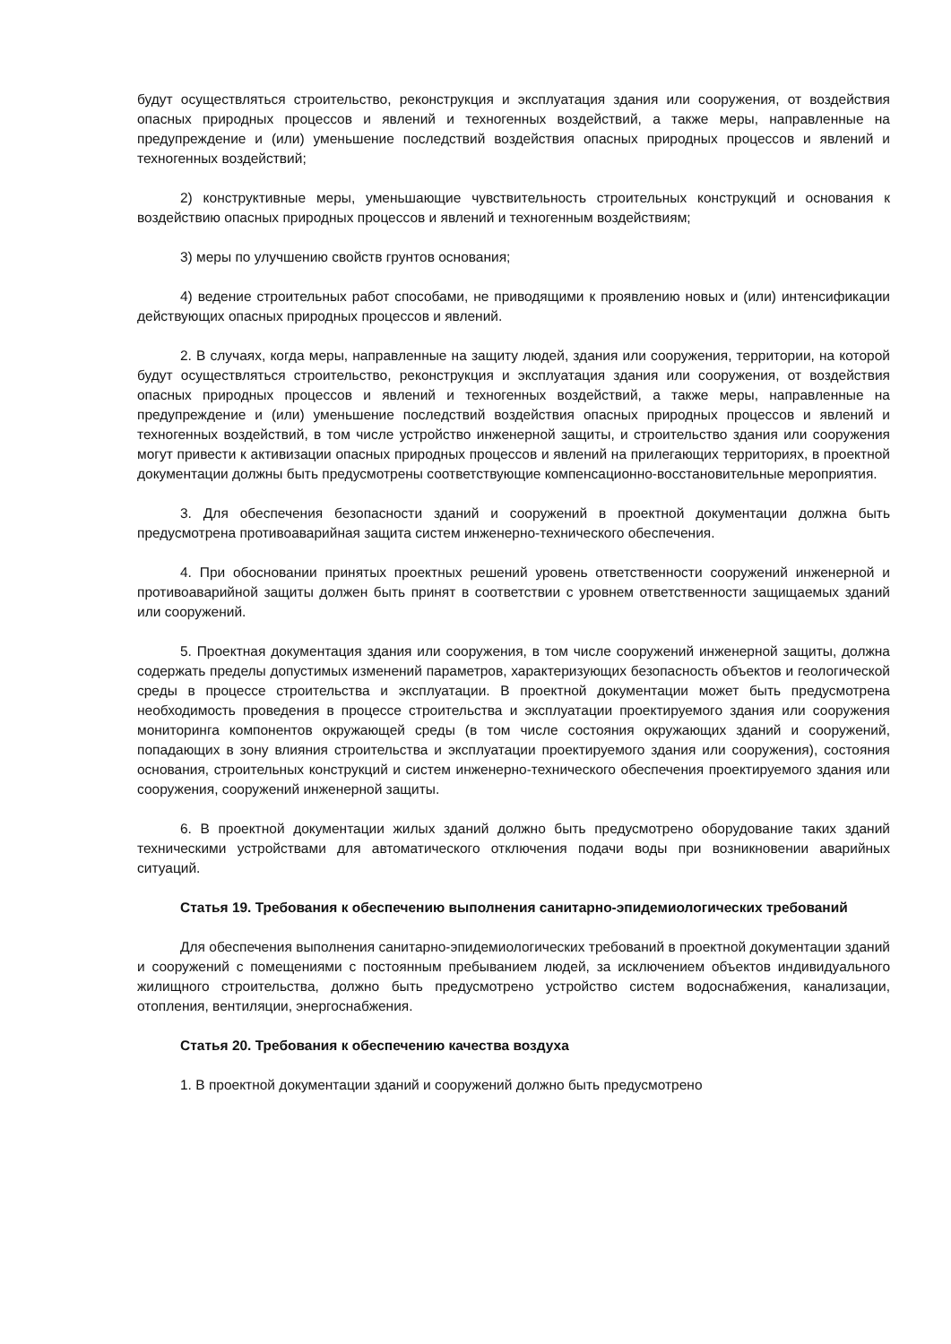будут осуществляться строительство, реконструкция и эксплуатация здания или сооружения, от воздействия опасных природных процессов и явлений и техногенных воздействий, а также меры, направленные на предупреждение и (или) уменьшение последствий воздействия опасных природных процессов и явлений и техногенных воздействий;
2) конструктивные меры, уменьшающие чувствительность строительных конструкций и основания к воздействию опасных природных процессов и явлений и техногенным воздействиям;
3) меры по улучшению свойств грунтов основания;
4) ведение строительных работ способами, не приводящими к проявлению новых и (или) интенсификации действующих опасных природных процессов и явлений.
2. В случаях, когда меры, направленные на защиту людей, здания или сооружения, территории, на которой будут осуществляться строительство, реконструкция и эксплуатация здания или сооружения, от воздействия опасных природных процессов и явлений и техногенных воздействий, а также меры, направленные на предупреждение и (или) уменьшение последствий воздействия опасных природных процессов и явлений и техногенных воздействий, в том числе устройство инженерной защиты, и строительство здания или сооружения могут привести к активизации опасных природных процессов и явлений на прилегающих территориях, в проектной документации должны быть предусмотрены соответствующие компенсационно-восстановительные мероприятия.
3. Для обеспечения безопасности зданий и сооружений в проектной документации должна быть предусмотрена противоаварийная защита систем инженерно-технического обеспечения.
4. При обосновании принятых проектных решений уровень ответственности сооружений инженерной и противоаварийной защиты должен быть принят в соответствии с уровнем ответственности защищаемых зданий или сооружений.
5. Проектная документация здания или сооружения, в том числе сооружений инженерной защиты, должна содержать пределы допустимых изменений параметров, характеризующих безопасность объектов и геологической среды в процессе строительства и эксплуатации. В проектной документации может быть предусмотрена необходимость проведения в процессе строительства и эксплуатации проектируемого здания или сооружения мониторинга компонентов окружающей среды (в том числе состояния окружающих зданий и сооружений, попадающих в зону влияния строительства и эксплуатации проектируемого здания или сооружения), состояния основания, строительных конструкций и систем инженерно-технического обеспечения проектируемого здания или сооружения, сооружений инженерной защиты.
6. В проектной документации жилых зданий должно быть предусмотрено оборудование таких зданий техническими устройствами для автоматического отключения подачи воды при возникновении аварийных ситуаций.
Статья 19. Требования к обеспечению выполнения санитарно-эпидемиологических требований
Для обеспечения выполнения санитарно-эпидемиологических требований в проектной документации зданий и сооружений с помещениями с постоянным пребыванием людей, за исключением объектов индивидуального жилищного строительства, должно быть предусмотрено устройство систем водоснабжения, канализации, отопления, вентиляции, энергоснабжения.
Статья 20. Требования к обеспечению качества воздуха
1. В проектной документации зданий и сооружений должно быть предусмотрено